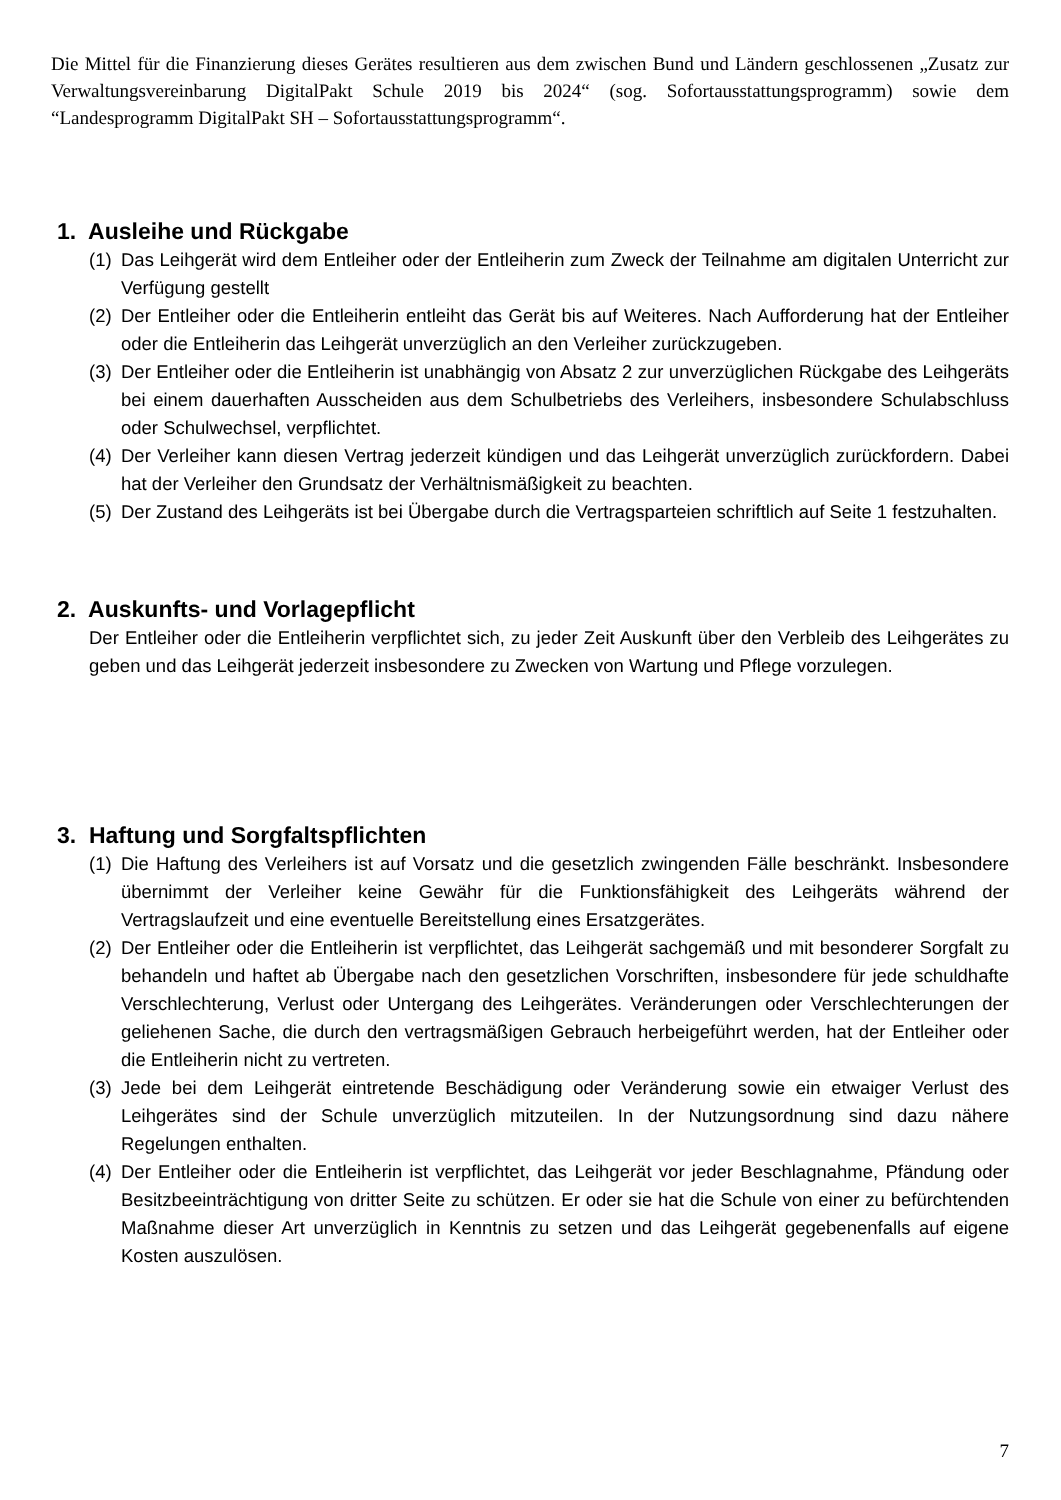Die Mittel für die Finanzierung dieses Gerätes resultieren aus dem zwischen Bund und Ländern geschlossenen „Zusatz zur Verwaltungsvereinbarung DigitalPakt Schule 2019 bis 2024“ (sog. Sofortausstattungsprogramm) sowie dem “Landesprogramm DigitalPakt SH – Sofortausstattungsprogramm“.
1. Ausleihe und Rückgabe
(1) Das Leihgerät wird dem Entleiher oder der Entleiherin zum Zweck der Teilnahme am digitalen Unterricht zur Verfügung gestellt
(2) Der Entleiher oder die Entleiherin entleiht das Gerät bis auf Weiteres. Nach Aufforderung hat der Entleiher oder die Entleiherin das Leihgerät unverzüglich an den Verleiher zurückzugeben.
(3) Der Entleiher oder die Entleiherin ist unabhängig von Absatz 2 zur unverzüglichen Rückgabe des Leihgeräts bei einem dauerhaften Ausscheiden aus dem Schulbetriebs des Verleihers, insbesondere Schulabschluss oder Schulwechsel, verpflichtet.
(4) Der Verleiher kann diesen Vertrag jederzeit kündigen und das Leihgerät unverzüglich zurückfordern. Dabei hat der Verleiher den Grundsatz der Verhältnismäßigkeit zu beachten.
(5) Der Zustand des Leihgeräts ist bei Übergabe durch die Vertragsparteien schriftlich auf Seite 1 festzuhalten.
2. Auskunfts- und Vorlagepflicht
Der Entleiher oder die Entleiherin verpflichtet sich, zu jeder Zeit Auskunft über den Verbleib des Leihgerätes zu geben und das Leihgerät jederzeit insbesondere zu Zwecken von Wartung und Pflege vorzulegen.
3. Haftung und Sorgfaltspflichten
(1) Die Haftung des Verleihers ist auf Vorsatz und die gesetzlich zwingenden Fälle beschränkt. Insbesondere übernimmt der Verleiher keine Gewähr für die Funktionsfähigkeit des Leihgeräts während der Vertragslaufzeit und eine eventuelle Bereitstellung eines Ersatzgerätes.
(2) Der Entleiher oder die Entleiherin ist verpflichtet, das Leihgerät sachgemäß und mit besonderer Sorgfalt zu behandeln und haftet ab Übergabe nach den gesetzlichen Vorschriften, insbesondere für jede schuldhafte Verschlechterung, Verlust oder Untergang des Leihgerätes. Veränderungen oder Verschlechterungen der geliehenen Sache, die durch den vertragsmäßigen Gebrauch herbeigeführt werden, hat der Entleiher oder die Entleiherin nicht zu vertreten.
(3) Jede bei dem Leihgerät eintretende Beschädigung oder Veränderung sowie ein etwaiger Verlust des Leihgerätes sind der Schule unverzüglich mitzuteilen. In der Nutzungsordnung sind dazu nähere Regelungen enthalten.
(4) Der Entleiher oder die Entleiherin ist verpflichtet, das Leihgerät vor jeder Beschlagnahme, Pfändung oder Besitzbeeinträchtigung von dritter Seite zu schützen. Er oder sie hat die Schule von einer zu befürchtenden Maßnahme dieser Art unverzüglich in Kenntnis zu setzen und das Leihgerät gegebenenfalls auf eigene Kosten auszulösen.
7